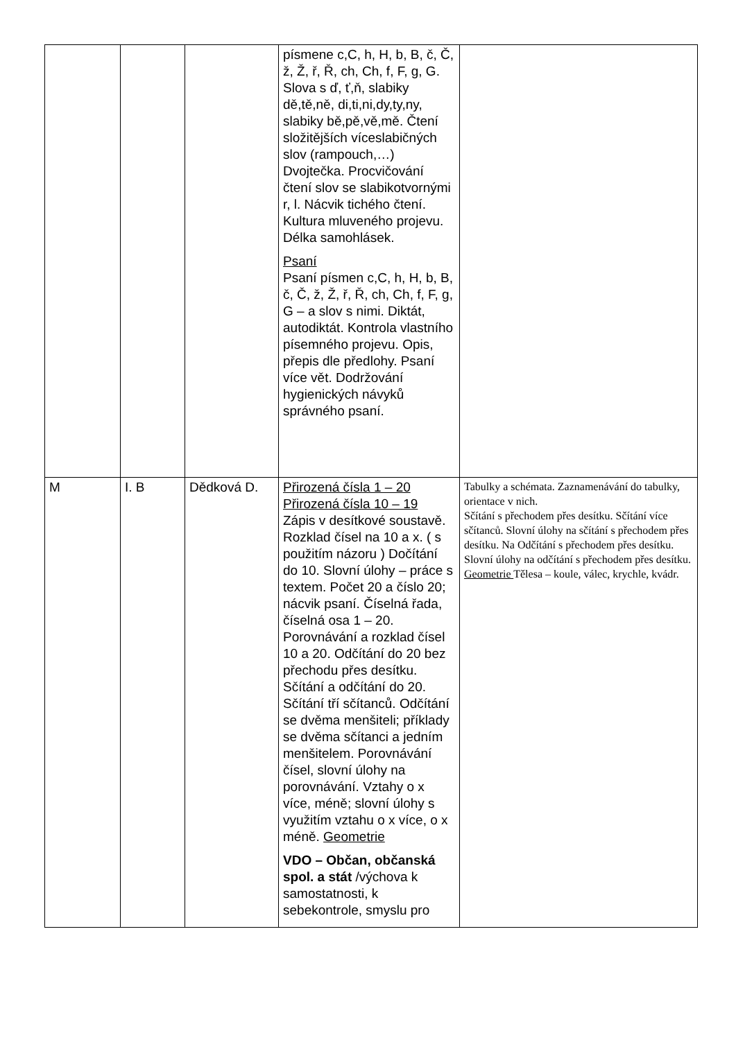| | | | písmene c,C, h, H, b, B, č, Č, ž, Ž, ř, Ř, ch, Ch, f, F, g, G. Slova s ď, ť,ň, slabiky dě,tě,ně, di,ti,ni,dy,ty,ny, slabiky bě,pě,vě,mě. Čtení složitějších víceslabičných slov (rampouch,…) Dvojtečka. Procvičování čtení slov se slabikotvornými r, l. Nácvik tichého čtení. Kultura mluveného projevu. Délka samohlásek. Psaní Psaní písmen c,C, h, H, b, B, č, Č, ž, Ž, ř, Ř, ch, Ch, f, F, g, G – a slov s nimi. Diktát, autodiktát. Kontrola vlastního písemného projevu. Opis, přepis dle předlohy. Psaní více vět. Dodržování hygienických návyků správného psaní. | |
| M | I. B | Dědková D. | Přirozená čísla 1 – 20 Přirozená čísla 10 – 19 Zápis v desítkové soustavě. Rozklad čísel na 10 a x. ( s použitím názoru ) Dočítání do 10. Slovní úlohy – práce s textem. Počet 20 a číslo 20; nácvik psaní. Číselná řada, číselná osa 1 – 20. Porovnávání a rozklad čísel 10 a 20. Odčítání do 20 bez přechodu přes desítku. Sčítání a odčítání do 20. Sčítání tří sčítanců. Odčítání se dvěma menšiteli; příklady se dvěma sčítanci a jedním menšitelem. Porovnávání čísel, slovní úlohy na porovnávání. Vztahy o x více, méně; slovní úlohy s využitím vztahu o x více, o x méně. Geometrie VDO – Občan, občanská spol. a stát /výchova k samostatnosti, k sebekontrole, smyslu pro | Tabulky a schémata. Zaznamenávání do tabulky, orientace v nich. Sčítání s přechodem přes desítku. Sčítání více sčítanců. Slovní úlohy na sčítání s přechodem přes desítku. Na Odčítání s přechodem přes desítku. Slovní úlohy na odčítání s přechodem přes desítku. Geometrie Tělesa – koule, válec, krychle, kvádr. |